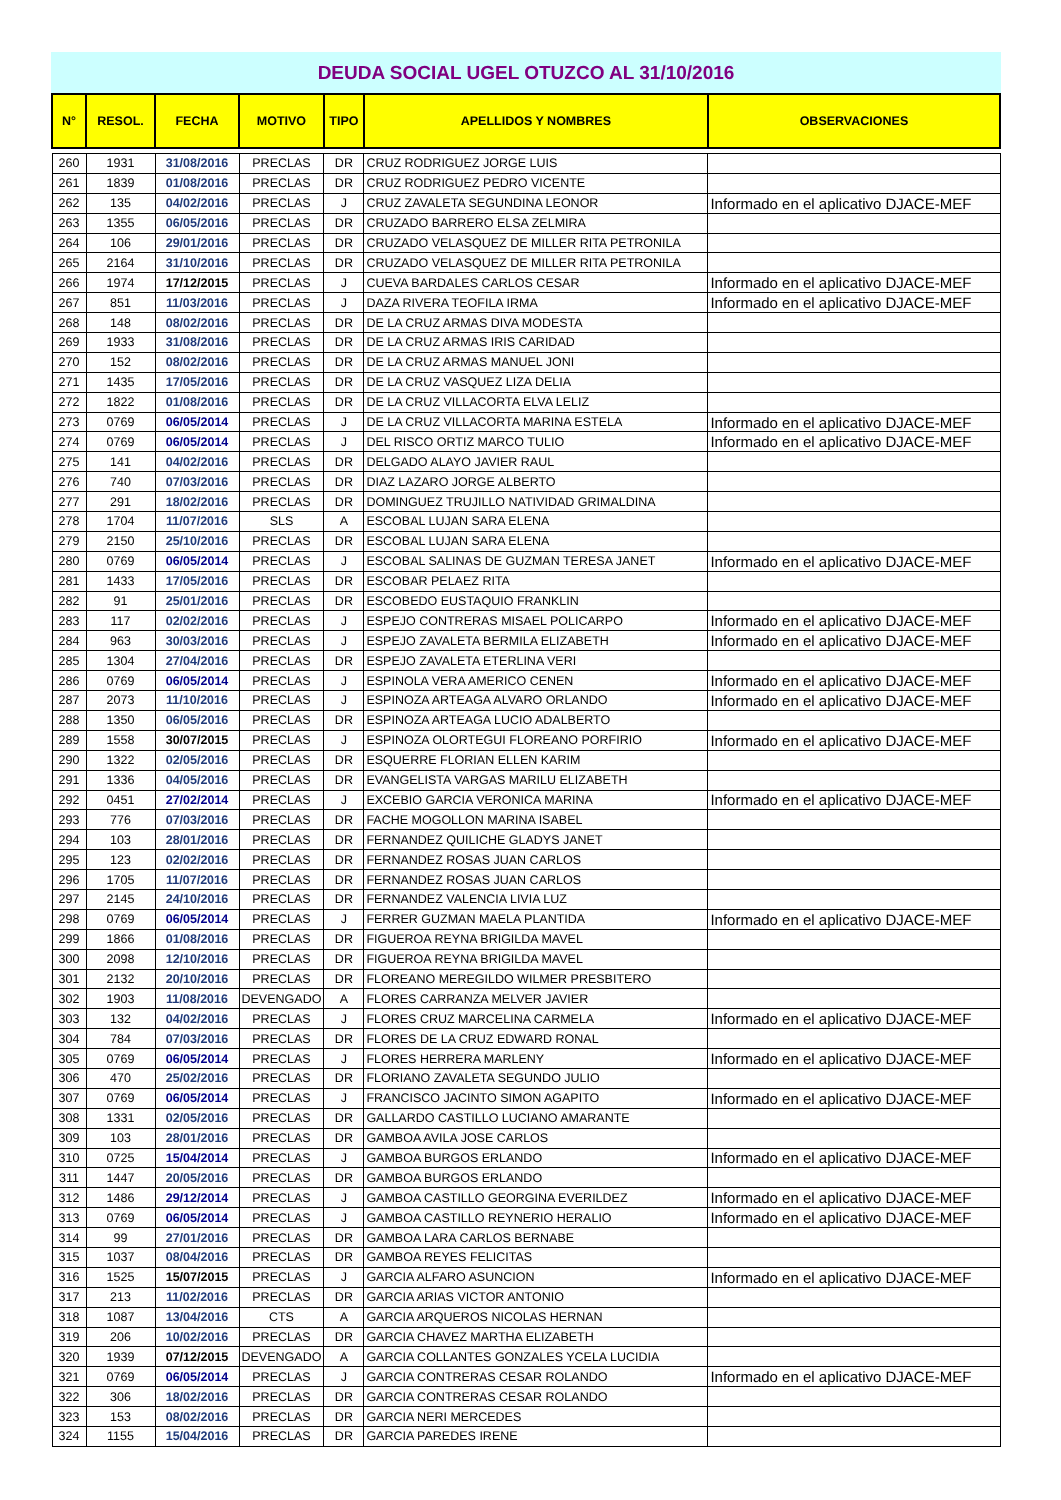DEUDA SOCIAL UGEL OTUZCO AL 31/10/2016
| N° | RESOL. | FECHA | MOTIVO | TIPO | APELLIDOS Y NOMBRES | OBSERVACIONES |
| --- | --- | --- | --- | --- | --- | --- |
| 260 | 1931 | 31/08/2016 | PRECLAS | DR | CRUZ RODRIGUEZ JORGE LUIS | |
| 261 | 1839 | 01/08/2016 | PRECLAS | DR | CRUZ RODRIGUEZ PEDRO VICENTE | |
| 262 | 135 | 04/02/2016 | PRECLAS | J | CRUZ ZAVALETA SEGUNDINA LEONOR | Informado en el aplicativo DJACE-MEF |
| 263 | 1355 | 06/05/2016 | PRECLAS | DR | CRUZADO BARRERO ELSA ZELMIRA | |
| 264 | 106 | 29/01/2016 | PRECLAS | DR | CRUZADO VELASQUEZ DE MILLER RITA PETRONILA | |
| 265 | 2164 | 31/10/2016 | PRECLAS | DR | CRUZADO VELASQUEZ DE MILLER RITA PETRONILA | |
| 266 | 1974 | 17/12/2015 | PRECLAS | J | CUEVA BARDALES CARLOS CESAR | Informado en el aplicativo DJACE-MEF |
| 267 | 851 | 11/03/2016 | PRECLAS | J | DAZA RIVERA TEOFILA IRMA | Informado en el aplicativo DJACE-MEF |
| 268 | 148 | 08/02/2016 | PRECLAS | DR | DE LA CRUZ ARMAS DIVA MODESTA | |
| 269 | 1933 | 31/08/2016 | PRECLAS | DR | DE LA CRUZ ARMAS IRIS CARIDAD | |
| 270 | 152 | 08/02/2016 | PRECLAS | DR | DE LA CRUZ ARMAS MANUEL JONI | |
| 271 | 1435 | 17/05/2016 | PRECLAS | DR | DE LA CRUZ VASQUEZ LIZA DELIA | |
| 272 | 1822 | 01/08/2016 | PRECLAS | DR | DE LA CRUZ VILLACORTA ELVA LELIZ | |
| 273 | 0769 | 06/05/2014 | PRECLAS | J | DE LA CRUZ VILLACORTA MARINA ESTELA | Informado en el aplicativo DJACE-MEF |
| 274 | 0769 | 06/05/2014 | PRECLAS | J | DEL RISCO ORTIZ MARCO TULIO | Informado en el aplicativo DJACE-MEF |
| 275 | 141 | 04/02/2016 | PRECLAS | DR | DELGADO ALAYO JAVIER RAUL | |
| 276 | 740 | 07/03/2016 | PRECLAS | DR | DIAZ LAZARO JORGE ALBERTO | |
| 277 | 291 | 18/02/2016 | PRECLAS | DR | DOMINGUEZ TRUJILLO NATIVIDAD GRIMALDINA | |
| 278 | 1704 | 11/07/2016 | SLS | A | ESCOBAL LUJAN SARA ELENA | |
| 279 | 2150 | 25/10/2016 | PRECLAS | DR | ESCOBAL LUJAN SARA ELENA | |
| 280 | 0769 | 06/05/2014 | PRECLAS | J | ESCOBAL SALINAS DE GUZMAN TERESA JANET | Informado en el aplicativo DJACE-MEF |
| 281 | 1433 | 17/05/2016 | PRECLAS | DR | ESCOBAR PELAEZ RITA | |
| 282 | 91 | 25/01/2016 | PRECLAS | DR | ESCOBEDO EUSTAQUIO FRANKLIN | |
| 283 | 117 | 02/02/2016 | PRECLAS | J | ESPEJO CONTRERAS MISAEL POLICARPO | Informado en el aplicativo DJACE-MEF |
| 284 | 963 | 30/03/2016 | PRECLAS | J | ESPEJO ZAVALETA BERMILA ELIZABETH | Informado en el aplicativo DJACE-MEF |
| 285 | 1304 | 27/04/2016 | PRECLAS | DR | ESPEJO ZAVALETA ETERLINA VERI | |
| 286 | 0769 | 06/05/2014 | PRECLAS | J | ESPINOLA VERA AMERICO CENEN | Informado en el aplicativo DJACE-MEF |
| 287 | 2073 | 11/10/2016 | PRECLAS | J | ESPINOZA ARTEAGA ALVARO ORLANDO | Informado en el aplicativo DJACE-MEF |
| 288 | 1350 | 06/05/2016 | PRECLAS | DR | ESPINOZA ARTEAGA LUCIO ADALBERTO | |
| 289 | 1558 | 30/07/2015 | PRECLAS | J | ESPINOZA OLORTEGUI FLOREANO PORFIRIO | Informado en el aplicativo DJACE-MEF |
| 290 | 1322 | 02/05/2016 | PRECLAS | DR | ESQUERRE FLORIAN ELLEN KARIM | |
| 291 | 1336 | 04/05/2016 | PRECLAS | DR | EVANGELISTA VARGAS MARILU ELIZABETH | |
| 292 | 0451 | 27/02/2014 | PRECLAS | J | EXCEBIO GARCIA VERONICA MARINA | Informado en el aplicativo DJACE-MEF |
| 293 | 776 | 07/03/2016 | PRECLAS | DR | FACHE MOGOLLON MARINA ISABEL | |
| 294 | 103 | 28/01/2016 | PRECLAS | DR | FERNANDEZ QUILICHE GLADYS JANET | |
| 295 | 123 | 02/02/2016 | PRECLAS | DR | FERNANDEZ ROSAS JUAN CARLOS | |
| 296 | 1705 | 11/07/2016 | PRECLAS | DR | FERNANDEZ ROSAS JUAN CARLOS | |
| 297 | 2145 | 24/10/2016 | PRECLAS | DR | FERNANDEZ VALENCIA LIVIA LUZ | |
| 298 | 0769 | 06/05/2014 | PRECLAS | J | FERRER GUZMAN MAELA PLANTIDA | Informado en el aplicativo DJACE-MEF |
| 299 | 1866 | 01/08/2016 | PRECLAS | DR | FIGUEROA REYNA BRIGILDA MAVEL | |
| 300 | 2098 | 12/10/2016 | PRECLAS | DR | FIGUEROA REYNA BRIGILDA MAVEL | |
| 301 | 2132 | 20/10/2016 | PRECLAS | DR | FLOREANO MEREGILDO WILMER PRESBITERO | |
| 302 | 1903 | 11/08/2016 | DEVENGADO | A | FLORES CARRANZA MELVER JAVIER | |
| 303 | 132 | 04/02/2016 | PRECLAS | J | FLORES CRUZ MARCELINA CARMELA | Informado en el aplicativo DJACE-MEF |
| 304 | 784 | 07/03/2016 | PRECLAS | DR | FLORES DE LA CRUZ EDWARD RONAL | |
| 305 | 0769 | 06/05/2014 | PRECLAS | J | FLORES HERRERA MARLENY | Informado en el aplicativo DJACE-MEF |
| 306 | 470 | 25/02/2016 | PRECLAS | DR | FLORIANO ZAVALETA SEGUNDO JULIO | |
| 307 | 0769 | 06/05/2014 | PRECLAS | J | FRANCISCO JACINTO SIMON AGAPITO | Informado en el aplicativo DJACE-MEF |
| 308 | 1331 | 02/05/2016 | PRECLAS | DR | GALLARDO CASTILLO LUCIANO AMARANTE | |
| 309 | 103 | 28/01/2016 | PRECLAS | DR | GAMBOA AVILA JOSE CARLOS | |
| 310 | 0725 | 15/04/2014 | PRECLAS | J | GAMBOA BURGOS ERLANDO | Informado en el aplicativo DJACE-MEF |
| 311 | 1447 | 20/05/2016 | PRECLAS | DR | GAMBOA BURGOS ERLANDO | |
| 312 | 1486 | 29/12/2014 | PRECLAS | J | GAMBOA CASTILLO GEORGINA EVERILDEZ | Informado en el aplicativo DJACE-MEF |
| 313 | 0769 | 06/05/2014 | PRECLAS | J | GAMBOA CASTILLO REYNERIO HERALIO | Informado en el aplicativo DJACE-MEF |
| 314 | 99 | 27/01/2016 | PRECLAS | DR | GAMBOA LARA CARLOS BERNABE | |
| 315 | 1037 | 08/04/2016 | PRECLAS | DR | GAMBOA REYES FELICITAS | |
| 316 | 1525 | 15/07/2015 | PRECLAS | J | GARCIA ALFARO ASUNCION | Informado en el aplicativo DJACE-MEF |
| 317 | 213 | 11/02/2016 | PRECLAS | DR | GARCIA ARIAS VICTOR ANTONIO | |
| 318 | 1087 | 13/04/2016 | CTS | A | GARCIA ARQUEROS NICOLAS HERNAN | |
| 319 | 206 | 10/02/2016 | PRECLAS | DR | GARCIA CHAVEZ MARTHA ELIZABETH | |
| 320 | 1939 | 07/12/2015 | DEVENGADO | A | GARCIA COLLANTES GONZALES YCELA LUCIDIA | |
| 321 | 0769 | 06/05/2014 | PRECLAS | J | GARCIA CONTRERAS CESAR ROLANDO | Informado en el aplicativo DJACE-MEF |
| 322 | 306 | 18/02/2016 | PRECLAS | DR | GARCIA CONTRERAS CESAR ROLANDO | |
| 323 | 153 | 08/02/2016 | PRECLAS | DR | GARCIA NERI MERCEDES | |
| 324 | 1155 | 15/04/2016 | PRECLAS | DR | GARCIA PAREDES IRENE | |